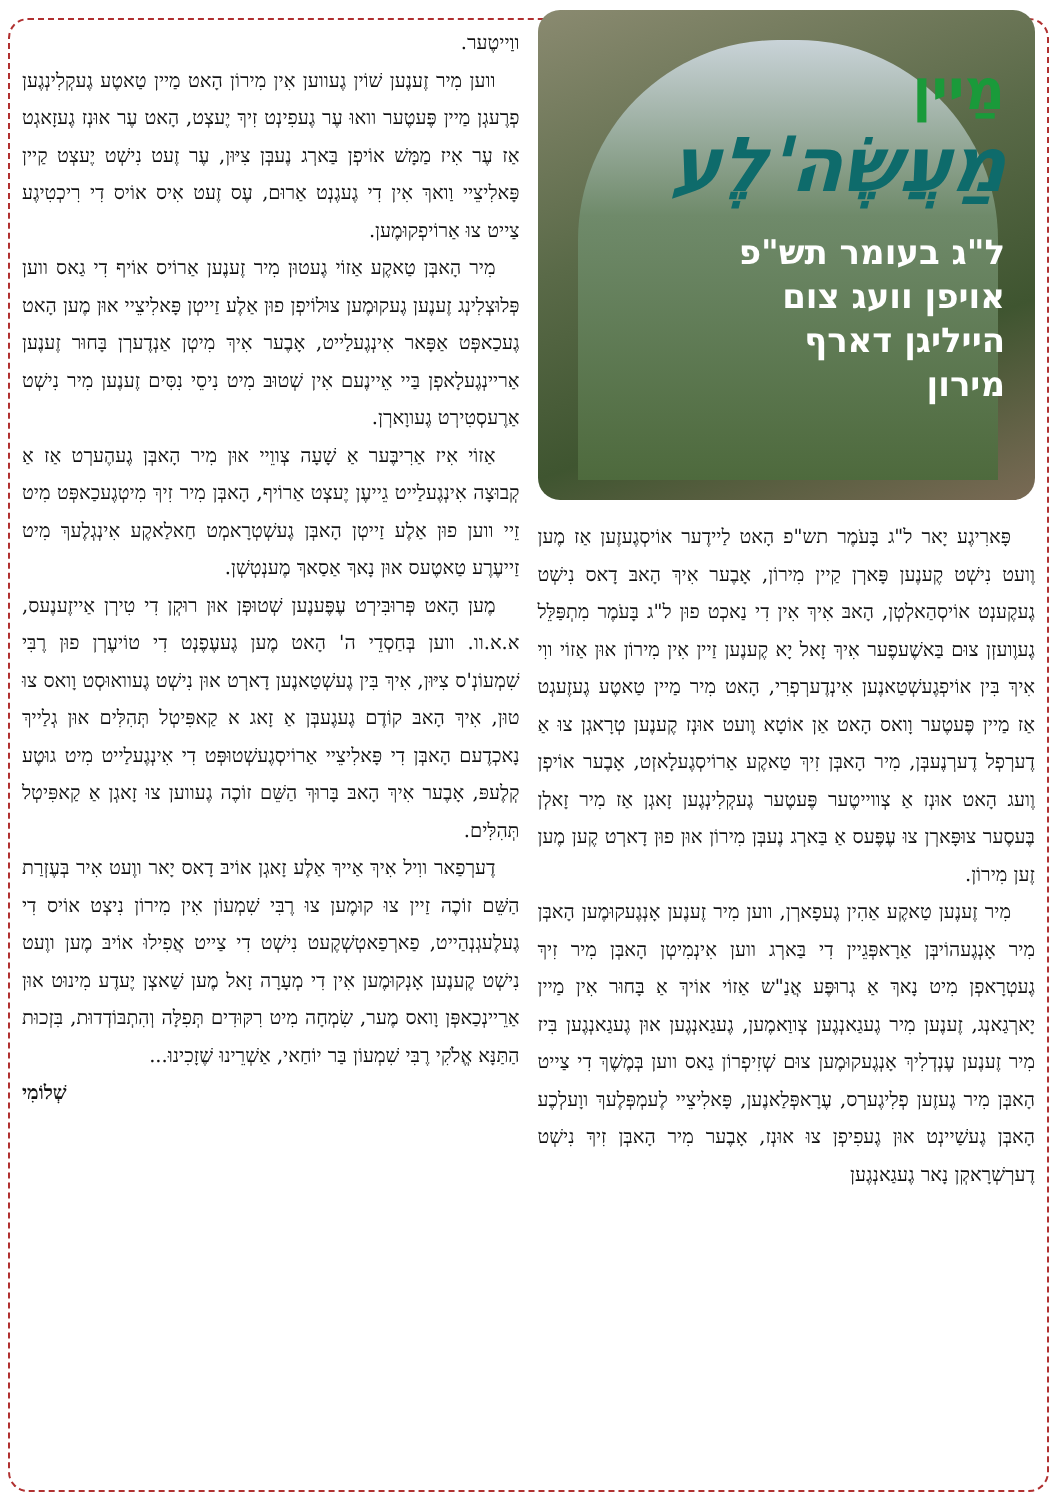מַיין
מַעֲשֶׂה'לֶע
ל"ג בעומר תש"פ אויפן וועג צום הייליגן דארף מירון
פָּארִיגֶע יָאר ל"ג בָּעֹמֶר תש"פ הָאט לַיידֶער אוֹיסְגֶעזֶען אַז מֶען וֶועט נִישְׁט קֶענֶען פָּארְן קַיין מִירוֹן, אָבֶער אִיךְ הָאבּ דָאס נִישְׁט גֶעקֶענְט אוֹיסְהַאלְטְן, הָאבּ אִיךְ אִין דִי נַאכְט פוּן ל"ג בָּעֹמֶר מִתְפַּלֵּל גֶעוֶועזְן צוּם בַּאשֶׁעפֶער אִיךְ זָאל יָא קֶענֶען זַיין אִין מִירוֹן אוּן אַזוֹי ווִי אִיךְ בִּין אוֹיפְגֶעשְׁטַאנֶען אִינְדֶערְפְרִי, הָאט מִיר מַיין טַאטֶע גֶעזֶעגְט אַז מַיין פֶּעטֶער וָואס הָאט אַן אוֹטָא וֶועט אוּנְז קֶענֶען טְרָאגְן צוּ אַ דֶערְפְל דֶערְנֶעבְּן, מִיר הָאבְּן זִיךְ טַאקֶע אַרוֹיסְגֶעלָאזְט, אָבֶער אוֹיפְן וֶועג הָאט אוּנְז אַ צְווייטֶער פֶּעטֶער גֶעקְלִינְגֶען זָאגְן אַז מִיר זָאלְן בֶּעסֶער צוּפָּארְן צוּ עֶפֶּעס אַ בַּארְג נֶעבְּן מִירוֹן אוּן פוּן דָארְט קֶען מֶען זֶען מִירוֹן.
מִיר זֶענֶען טַאקֶע אַהִין גֶעפָארְן, ווען מִיר זֶענֶען אָנְגֶעקוּמֶען הָאבְּן מִיר אָנְגֶעהוֹיבְּן אַרָאפְּגֵיין דִי בַּארְג ווען אִינְמִיטְן הָאבְּן מִיר זִיךְ גֶעטְרָאפְן מִיט נָאךְ אַ גְרוּפֶּע אֲנַ"ש אַזוֹי אוֹיךְ אַ בָּחוּר אִין מַיין יָארְגַאנְג, זֶענֶען מִיר גֶעגַאנְגֶען צְווַאמֶען, גֶעגַאנְגֶען אוּן גֶעגַאנְגֶען בִּיז מִיר זֶענֶען עֶנְדְלִיךְ אָנְגֶעקוּמֶען צוּם שְׁזִיפְרוֹן גַאס ווען בְּמֶשֶׁךְ דִי צַייט הָאבְּן מִיר גֶעזֶען פְלִיגֶערְס, עֶרָאפְּלַאנֶען, פָּאלִיצֵיי לֶעמְפְּלֶעךְ ווָעלְכֶע הָאבְּן גֶעשַׁיינְט אוּן גֶעפִיפְן צוּ אוּנְז, אָבֶער מִיר הָאבְּן זִיךְ נִישְׁט דֶערְשְׁרָאקְן נָאר גֶעגַאנְגֶען
ווַייטֶער.
ווען מִיר זֶענֶען שׁוֹין גֶעווען אִין מִירוֹן הָאט מַיין טַאטֶע גֶעקְלִינְגֶען פְרֶעגְן מַיין פֶּעטֶער וואוּ עֶר גֶעפִינְט זִיךְ יֶעצְט, הָאט עֶר אוּנְז גֶעזָאגְט אַז עֶר אִיז מַמָּשׁ אוֹיפְן בַּארְג נֶעבְּן צִיּוּן, עֶר זֶעט נִישְׁט יֶעצְט קַיין פָּאלִיצֵיי וַואךְ אִין דִי גֶעגֶנְט אַרוּם, עֶס זֶעט אִיס אוֹיס דִי רִיכְטִיגֶע צַייט צוּ אַרוֹיפְקוּמֶען.
מִיר הָאבְּן טַאקֶע אַזוֹי גֶעטוּן מִיר זֶענֶען אַרוֹיס אוֹיף דִי גַאס ווען פְּלוּצְלִינְג זֶענֶען גֶעקוּמֶען צוּלוֹיפְן פוּן אַלֶע זַייטְן פָּאלִיצֵיי אוּן מֶען הָאט גֶעכַאפְּט אַפָּאר אִינְגֶעלַייט, אָבֶער אִיךְ מִיטְן אַנְדֶערְן בָּחוּר זֶענֶען אַריינְגֶעלָאפְן בַּיי אֵיינֶעם אִין שְׁטוּבּ מִיט נִיסֵי נִסִּים זֶענֶען מִיר נִישְׁט אַרֶעסְטִירְט גֶעווָארְן.
אַזוֹי אִיז אַרִיבֶּער אַ שָׁעָה צְווֵיי אוּן מִיר הָאבְּן גֶעהֶערְט אַז אַ קְבוּצָה אִינְגֶעלַייט גֵייעֶן יֶעצְט אַרוֹיף, הָאבְּן מִיר זִיךְ מִיטְגֶעכַאפְּט מִיט זֵיי ווען פוּן אַלֶע זַייטְן הָאבְּן גֶעשְׁטְרָאמְט חַאלַאקֶע אִינְגְלֶעךְ מִיט זַייעֶרֶע טַאטֶעס אוּן נָאךְ אַסַאךְ מֶענְטְשְׁן.
מֶען הָאט פְּרוּבִּירְט עֶפֶּענֶען שְׁטוּפְּן אוּן רוּקְן דִי טִירְן אַייזֶענֶעס, א.א.וו. ווען בְּחַסְדֵי ה' הָאט מֶען גֶעעֶפֶנְט דִי טוֹיעֶרְן פוּן רֶבִּי שִׁמְעוֹנְ'ס צִיּוּן, אִיךְ בִּין גֶעשְׁטַאנֶען דָארְט אוּן נִישְׁט גֶעוואוּסְט וָואס צוּ טוּן, אִיךְ הָאבּ קוֹדֶם גֶעגֶעבְּן אַ זָאג א קַאפִּיטְל תְּהִלִּים אוּן גְלַייךְ נָאכְדֶעם הָאבְּן דִי פָּאלִיצֵיי אַרוֹיסְגֶעשְׁטוּפְּט דִי אִינְגֶעלַייט מִיט גוּטֶע קְלֶעפּ, אָבֶער אִיךְ הָאבּ בָּרוּךְ הַשֵּׁם זוֹכֶה גֶעווען צוּ זָאגְן אַ קַאפִּיטְל תְּהִלִּים.
דֶערְפַאר ווִיל אִיךְ אַייךְ אַלֶע זָאגְן אוֹיבּ דָאס יָאר ווֶעט אִיר בְּעֶזְרַת הַשֵּׁם זוֹכֶה זַיין צוּ קוּמֶען צוּ רֶבִּי שִׁמְעוֹן אִין מִירוֹן נִיצְט אוֹיס דִי גֶעלֶעגְנְהַייט, פַארְפַאטְשְׁקֶעט נִישְׁט דִי צַייט אֲפִילוּ אוֹיבּ מֶען ווֶעט נִישְׁט קֶענֶען אָנְקוּמֶען אִין דִי מְעָרָה זָאל מֶען שַׁאצְן יֶעדֶע מִינוּט אוּן אַרֵיינְכַאפְּן וָואס מֶער, שִׂמְחָה מִיט רִקּוּדִים תְּפִלָּה וְהִתְבּוֹדְדוּת, בִּזְכוּת הַתַּנָּא אֱלֹקִי רֶבִּי שִׁמְעוֹן בַּר יוֹחַאי, אַשְׁרֵינוּ שֶׁזָכִינוּ...
שְׁלוֹמִי